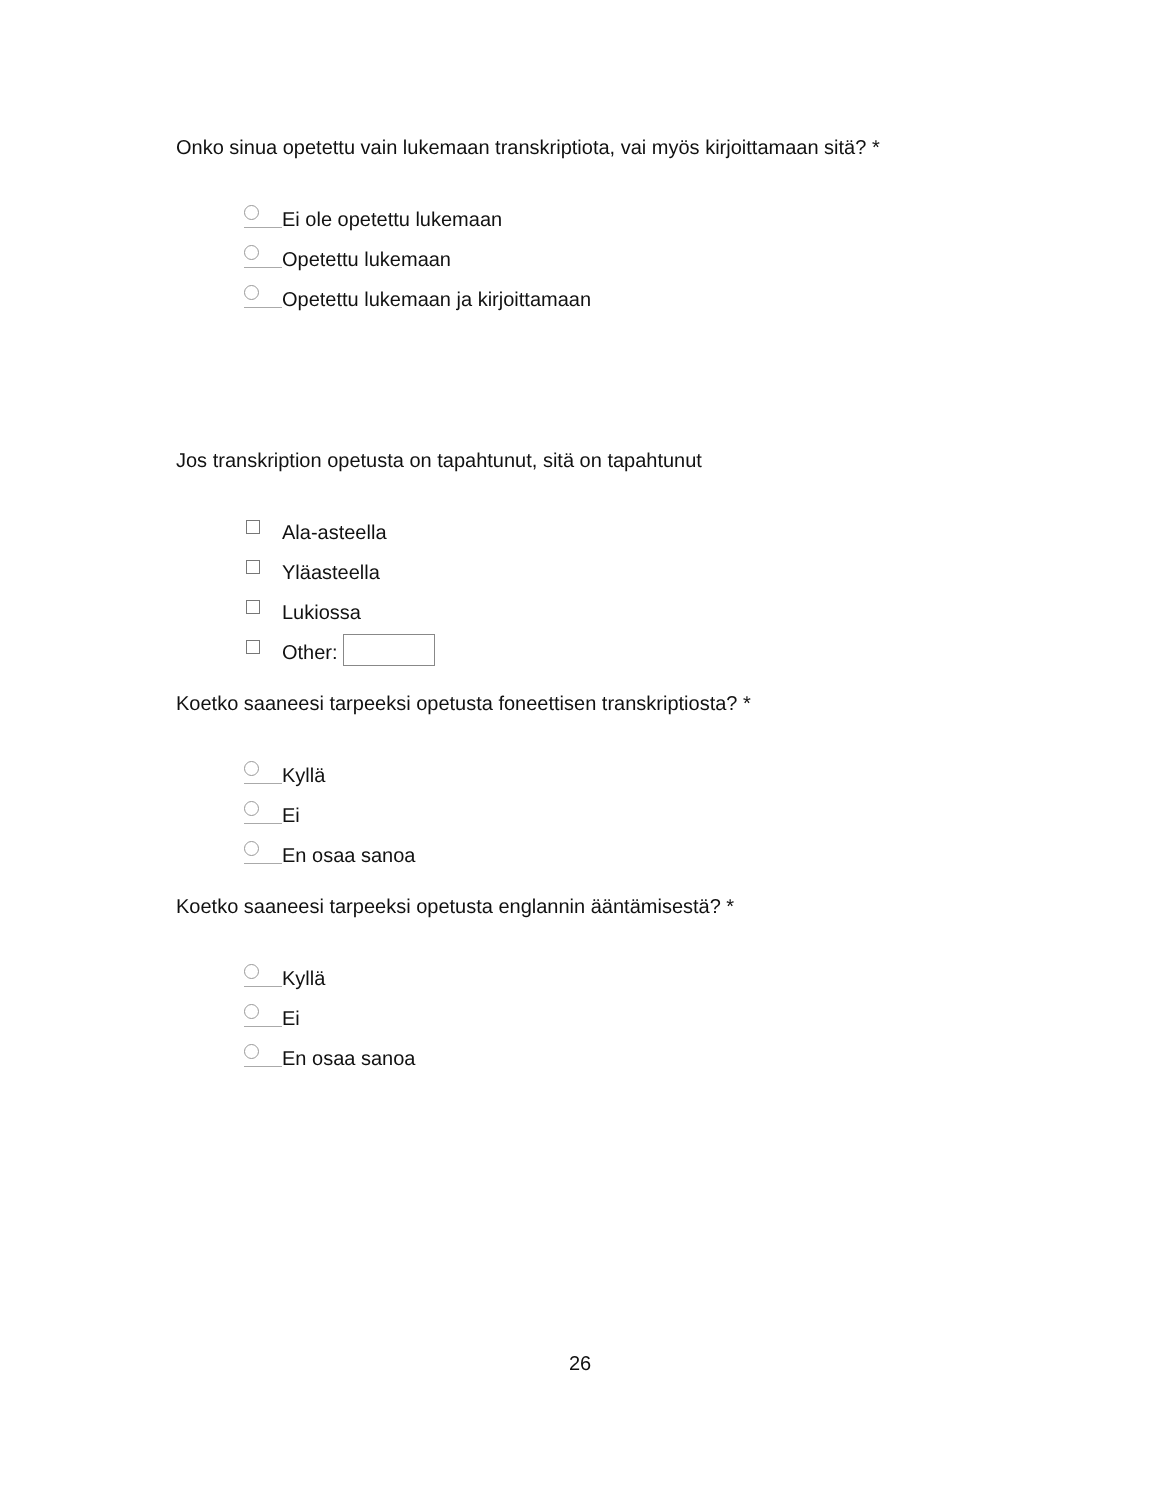Onko sinua opetettu vain lukemaan transkriptiota, vai myös kirjoittamaan sitä? *
Ei ole opetettu lukemaan
Opetettu lukemaan
Opetettu lukemaan ja kirjoittamaan
Jos transkription opetusta on tapahtunut, sitä on tapahtunut
Ala-asteella
Yläasteella
Lukiossa
Other:
Koetko saaneesi tarpeeksi opetusta foneettisen transkriptiosta? *
Kyllä
Ei
En osaa sanoa
Koetko saaneesi tarpeeksi opetusta englannin ääntämisestä? *
Kyllä
Ei
En osaa sanoa
26